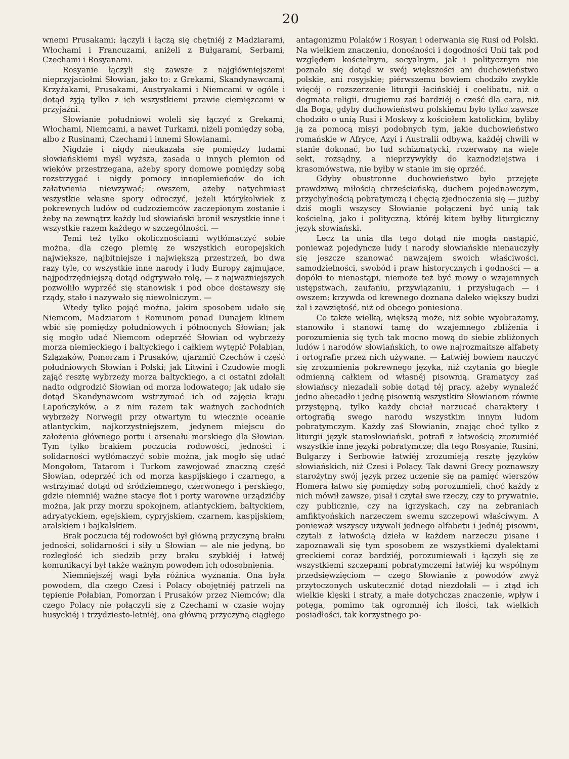20
wnemi Prusakami; łączyli i łączą się chętniéj z Madziarami, Włochami i Francuzami, aniżeli z Bułgarami, Serbami, Czechami i Rosyanami.
Rosyanie łączyli się zawsze z najgłówniejszemi nieprzyjaciołmi Słowian, jako to: z Grekami, Skandynawcami, Krzyżakami, Prusakami, Austryakami i Niemcami w ogóle i dotąd żyją tylko z ich wszystkiemi prawie ciemięzcami w przyjaźni.
Słowianie południowi woleli się łączyć z Grekami, Włochami, Niemcami, a nawet Turkami, niżeli pomiędzy sobą, albo z Rusinami, Czechami i innemi Słowianami.
Nigdzie i nigdy nieukazała się pomiędzy ludami słowiańskiemi myśl wyższa, zasada u innych plemion od wieków przestrzegana, ażeby spory domowe pomiędzy sobą rozstrzygać i nigdy pomocy innoplemieńców do ich załatwienia niewzywać; owszem, ażeby natychmiast wszystkie własne spory odroczyć, jeżeli którykolwiek z pokrewnych ludów od cudzoziemców zaczepionym zostanie i żeby na zewnątrz każdy lud słowiański bronił wszystkie inne i wszystkie razem każdego w szczególności. —
Temi też tylko okolicznościami wytłómaczyć sobie można, dla czego plemię ze wszystkich europejskich największe, najbitniejsze i największą przestrzeń, bo dwa razy tyle, co wszystkie inne narody i ludy Europy zajmujące, najpodrzędniejszą dotąd odgrywało rolę, — z najważniejszych pozwoliło wyprzéć się stanowisk i pod obce dostawszy się rządy, stało i nazywało się niewolniczym. —
Wtedy tylko pojąć można, jakim sposobem udało się Niemcom, Madziarom i Romunom ponad Dunajem klinem wbić się pomiędzy południowych i północnych Słowian; jak się mogło udać Niemcom odeprzéć Słowian od wybrzeży morza niemieckiego i baltyckiego i całkiem wytępić Połabian, Szlązaków, Pomorzam i Prusaków, ujarzmić Czechów i część południowych Słowian i Polski; jak Litwini i Czudowie mogli zająć resztę wybrzeży morza baltyckiego, a ci ostatni zdołali nadto odgrodzić Słowian od morza lodowatego; jak udało się dotąd Skandynawcom wstrzymać ich od zajęcia kraju Lapończyków, a z nim razem tak ważnych zachodnich wybrzeży Norwegii przy otwartym tu wiecznie oceanie atlantyckim, najkorzystniejszem, jedynem miejscu do założenia głównego portu i arsenału morskiego dla Słowian. Tym tylko brakiem poczucia rodowości, jedności i solidarności wytłómaczyć sobie można, jak mogło się udać Mongołom, Tatarom i Turkom zawojować znaczną część Słowian, odeprzéć ich od morza kaspijskiego i czarnego, a wstrzymać dotąd od śródziemnego, czerwonego i perskiego, gdzie niemniéj ważne stacye flot i porty warowne urządzićby można, jak przy morzu spokojnem, atlantyckiem, baltyckiem, adryatyckiem, egejskiem, cypryjskiem, czarnem, kaspijskiem, aralskiem i bajkalskiem.
Brak poczucia téj rodowości był główną przyczyną braku jedności, solidarności i siły u Słowian — ale nie jedyną, bo rozległość ich siedzib przy braku szybkiéj i łatwéj komunikacyi był także ważnym powodem ich odosobnienia.
Niemniejszéj wagi była różnica wyznania. Ona była powodem, dla czego Czesi i Polacy obojętniéj patrzeli na tępienie Połabian, Pomorzan i Prusaków przez Niemców; dla czego Polacy nie połączyli się z Czechami w czasie wojny husyckiéj i trzydziesto-letniéj, ona główną przyczyną ciągłego antagonizmu Polaków i Rosyan i oderwania się Rusi od Polski. Na wielkiem znaczeniu, donośności i dogodności Unii tak pod względem kościelnym, socyalnym, jak i politycznym nie poznało się dotąd w swéj większości ani duchowieństwo polskie, ani rosyjskie; piérwszemu bowiem chodziło zwykle więcéj o rozszerzenie liturgii łacińskiéj i coelibatu, niż o dogmata religii, drugiemu zaś bardziéj o cześć dla cara, niż dla Boga; gdyby duchowieństwu polskiemu było tylko zawsze chodziło o unią Rusi i Moskwy z kościołem katolickim, byliby ją za pomocą misyi podobnych tym, jakie duchowieństwo romańskie w Afryce, Azyi i Australii odbywa, każdéj chwili w stanie dokonać, bo lud schizmatycki, rozerwany na wiele sekt, rozsądny, a nieprzywykły do kaznodziejstwa i krasomówstwa, nie byłby w stanie im się oprzéć.
Gdyby obustronne duchowieństwo było przejęte prawdziwą miłością chrześciańską, duchem pojednawczym, przychylnością pobratymczą i chęcią zjednoczenia się — jużby dziś mogli wszyscy Słowianie połączeni być unią tak kościelną, jako i polityczną, któréj kitem byłby liturgiczny język słowiański.
Lecz ta unia dla tego dotąd nie mogła nastąpić, ponieważ pojedyncze ludy i narody słowiańskie nienauczyły się jeszcze szanować nawzajem swoich właściwości, samodzielności, swobód i praw historycznych i godności — a dopóki to nienastąpi, niemoże też być mowy o wzajemnych ustępstwach, zaufaniu, przywiązaniu, i przysługach — i owszem: krzywda od krewnego doznana daleko większy budzi żal i zawziętość, niż od obcego poniesiona.
Co także wielką, większą może, niż sobie wyobrażamy, stanowiło i stanowi tamę do wzajemnego zbliżenia i porozumienia się tych tak mocno mową do siebie zbliżonych ludów i narodów słowiańskich, to owe najrozmaitsze alfabety i ortografie przez nich używane. — Łatwiéj bowiem nauczyć się zrozumienia pokrewnego języka, niż czytania go biegle odmienną całkiem od własnéj pisownią. Gramatycy zaś słowiańscy niezadali sobie dotąd téj pracy, ażeby wynaleźć jedno abecadło i jednę pisownią wszystkim Słowianom równie przystępną, tylko każdy chciał narzucać charaktery i ortografią swego narodu wszystkim innym ludom pobratymczym. Każdy zaś Słowianin, znając choć tylko z liturgii język starosłowiański, potrafi z łatwością zrozumiéć wszystkie inne języki pobratymcze; dla tego Rosyanie, Rusini, Bulgarzy i Serbowie łatwiéj zrozumieją resztę języków słowiańskich, niż Czesi i Polacy. Tak dawni Grecy poznawszy starożytny swój język przez uczenie się na pamięć wierszów Homera łatwo się pomiędzy sobą porozumieli, choć każdy z nich mówił zawsze, pisał i czytał swe rzeczy, czy to prywatnie, czy publicznie, czy na igrzyskach, czy na zebraniach amfiktyońskich narzeczem swemu szczepowi właściwym. A ponieważ wszyscy używali jednego alfabetu i jednéj pisowni, czytali z łatwością dzieła w każdem narzeczu pisane i zapoznawali się tym sposobem ze wszystkiemi dyalektami greckiemi coraz bardziéj, porozumiewali i łączyli się ze wszystkiemi szczepami pobratymczemi łatwiéj ku wspólnym przedsięwzięciom — czego Słowianie z powodów zwyż przytoczonych uskutecznić dotąd niezdołali — i ztąd ich wielkie klęski i straty, a małe dotychczas znaczenie, wpływ i potęga, pomimo tak ogromnéj ich ilości, tak wielkich posiadłości, tak korzystnego po-